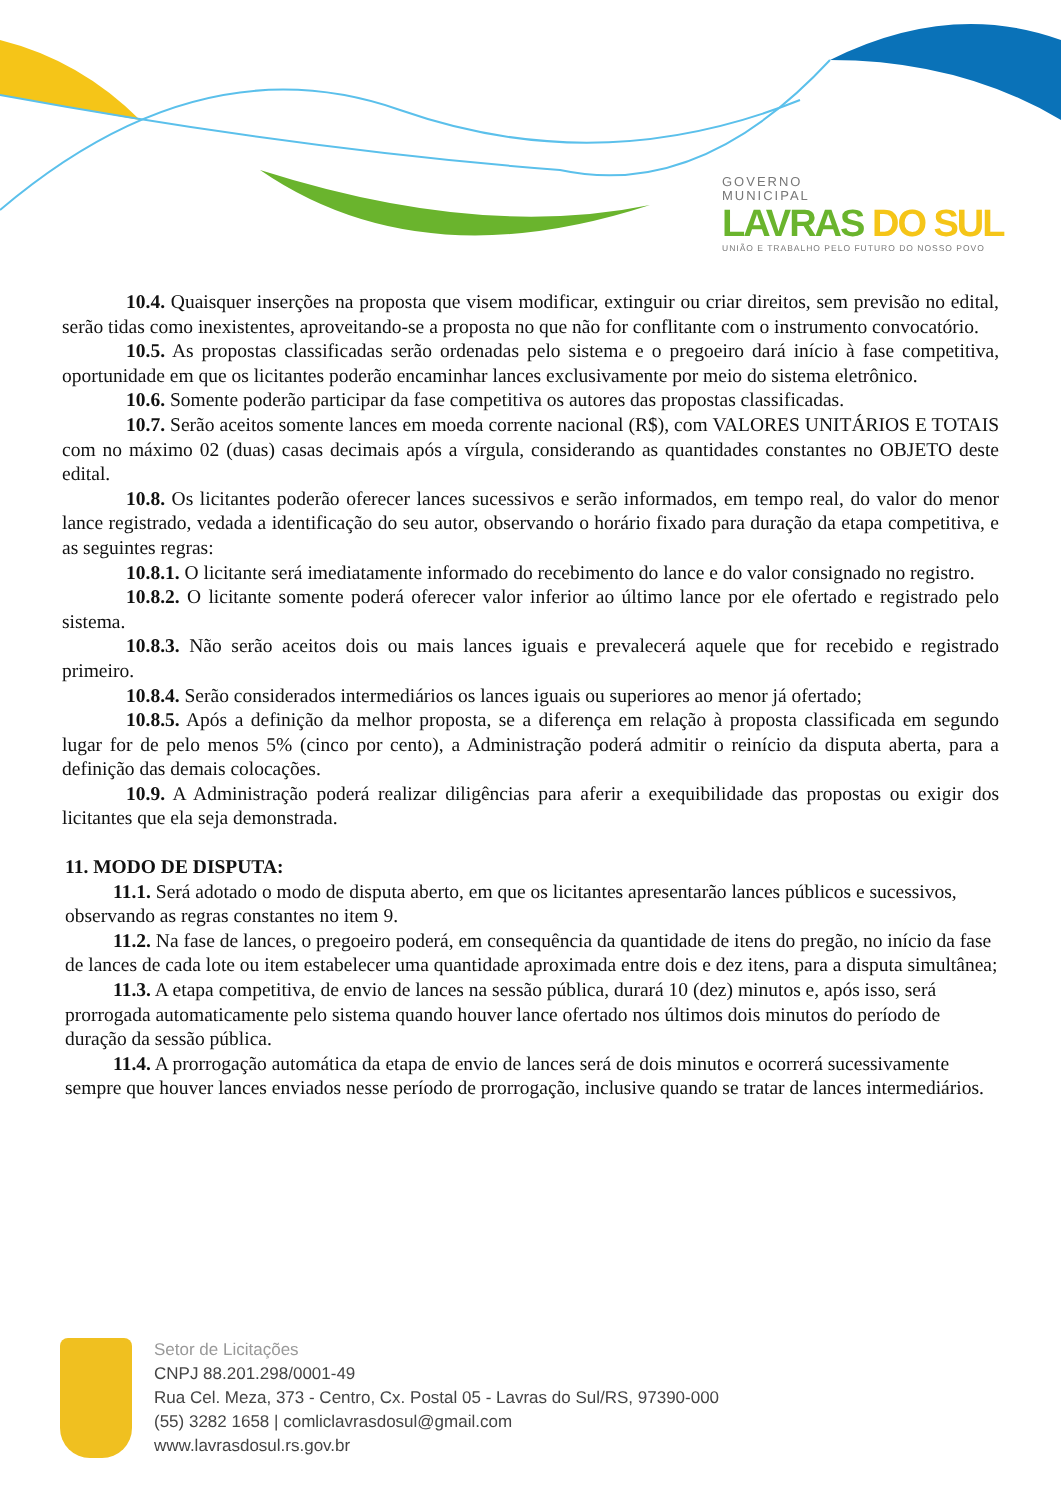GOVERNO
MUNICIPAL
LAVRAS DO SUL
UNIÃO E TRABALHO PELO FUTURO DO NOSSO POVO
10.4. Quaisquer inserções na proposta que visem modificar, extinguir ou criar direitos, sem previsão no edital, serão tidas como inexistentes, aproveitando-se a proposta no que não for conflitante com o instrumento convocatório.
10.5. As propostas classificadas serão ordenadas pelo sistema e o pregoeiro dará início à fase competitiva, oportunidade em que os licitantes poderão encaminhar lances exclusivamente por meio do sistema eletrônico.
10.6. Somente poderão participar da fase competitiva os autores das propostas classificadas.
10.7. Serão aceitos somente lances em moeda corrente nacional (R$), com VALORES UNITÁRIOS E TOTAIS com no máximo 02 (duas) casas decimais após a vírgula, considerando as quantidades constantes no OBJETO deste edital.
10.8. Os licitantes poderão oferecer lances sucessivos e serão informados, em tempo real, do valor do menor lance registrado, vedada a identificação do seu autor, observando o horário fixado para duração da etapa competitiva, e as seguintes regras:
10.8.1. O licitante será imediatamente informado do recebimento do lance e do valor consignado no registro.
10.8.2. O licitante somente poderá oferecer valor inferior ao último lance por ele ofertado e registrado pelo sistema.
10.8.3. Não serão aceitos dois ou mais lances iguais e prevalecerá aquele que for recebido e registrado primeiro.
10.8.4. Serão considerados intermediários os lances iguais ou superiores ao menor já ofertado;
10.8.5. Após a definição da melhor proposta, se a diferença em relação à proposta classificada em segundo lugar for de pelo menos 5% (cinco por cento), a Administração poderá admitir o reinício da disputa aberta, para a definição das demais colocações.
10.9. A Administração poderá realizar diligências para aferir a exequibilidade das propostas ou exigir dos licitantes que ela seja demonstrada.
11. MODO DE DISPUTA:
11.1. Será adotado o modo de disputa aberto, em que os licitantes apresentarão lances públicos e sucessivos, observando as regras constantes no item 9.
11.2. Na fase de lances, o pregoeiro poderá, em consequência da quantidade de itens do pregão, no início da fase de lances de cada lote ou item estabelecer uma quantidade aproximada entre dois e dez itens, para a disputa simultânea;
11.3. A etapa competitiva, de envio de lances na sessão pública, durará 10 (dez) minutos e, após isso, será prorrogada automaticamente pelo sistema quando houver lance ofertado nos últimos dois minutos do período de duração da sessão pública.
11.4. A prorrogação automática da etapa de envio de lances será de dois minutos e ocorrerá sucessivamente sempre que houver lances enviados nesse período de prorrogação, inclusive quando se tratar de lances intermediários.
Setor de Licitações
CNPJ 88.201.298/0001-49
Rua Cel. Meza, 373 - Centro, Cx. Postal 05 - Lavras do Sul/RS, 97390-000
(55) 3282 1658 | comliclavrasdosul@gmail.com
www.lavrasdosul.rs.gov.br